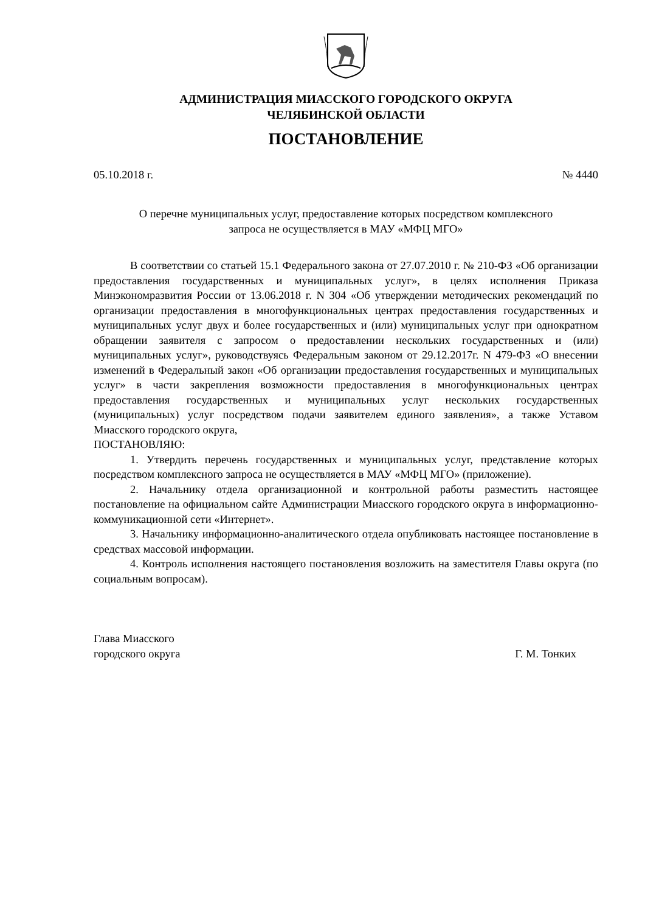АДМИНИСТРАЦИЯ МИАССКОГО ГОРОДСКОГО ОКРУГА
ЧЕЛЯБИНСКОЙ ОБЛАСТИ
ПОСТАНОВЛЕНИЕ
05.10.2018 г. № 4440
О перечне муниципальных услуг, предоставление которых посредством комплексного
запроса не осуществляется в МАУ «МФЦ МГО»
В соответствии со статьей 15.1 Федерального закона от 27.07.2010 г. № 210-ФЗ «Об организации предоставления государственных и муниципальных услуг», в целях исполнения Приказа Минэкономразвития России от 13.06.2018 г. N 304 «Об утверждении методических рекомендаций по организации предоставления в многофункциональных центрах предоставления государственных и муниципальных услуг двух и более государственных и (или) муниципальных услуг при однократном обращении заявителя с запросом о предоставлении нескольких государственных и (или) муниципальных услуг», руководствуясь Федеральным законом от 29.12.2017г. N 479-ФЗ «О внесении изменений в Федеральный закон «Об организации предоставления государственных и муниципальных услуг» в части закрепления возможности предоставления в многофункциональных центрах предоставления государственных и муниципальных услуг нескольких государственных (муниципальных) услуг посредством подачи заявителем единого заявления», а также Уставом Миасского городского округа,
ПОСТАНОВЛЯЮ:
1. Утвердить перечень государственных и муниципальных услуг, представление которых посредством комплексного запроса не осуществляется в МАУ «МФЦ МГО» (приложение).
2. Начальнику отдела организационной и контрольной работы разместить настоящее постановление на официальном сайте Администрации Миасского городского округа в информационно-коммуникационной сети «Интернет».
3. Начальнику информационно-аналитического отдела опубликовать настоящее постановление в средствах массовой информации.
4. Контроль исполнения настоящего постановления возложить на заместителя Главы округа (по социальным вопросам).
Глава Миасского
городского округа
Г. М. Тонких